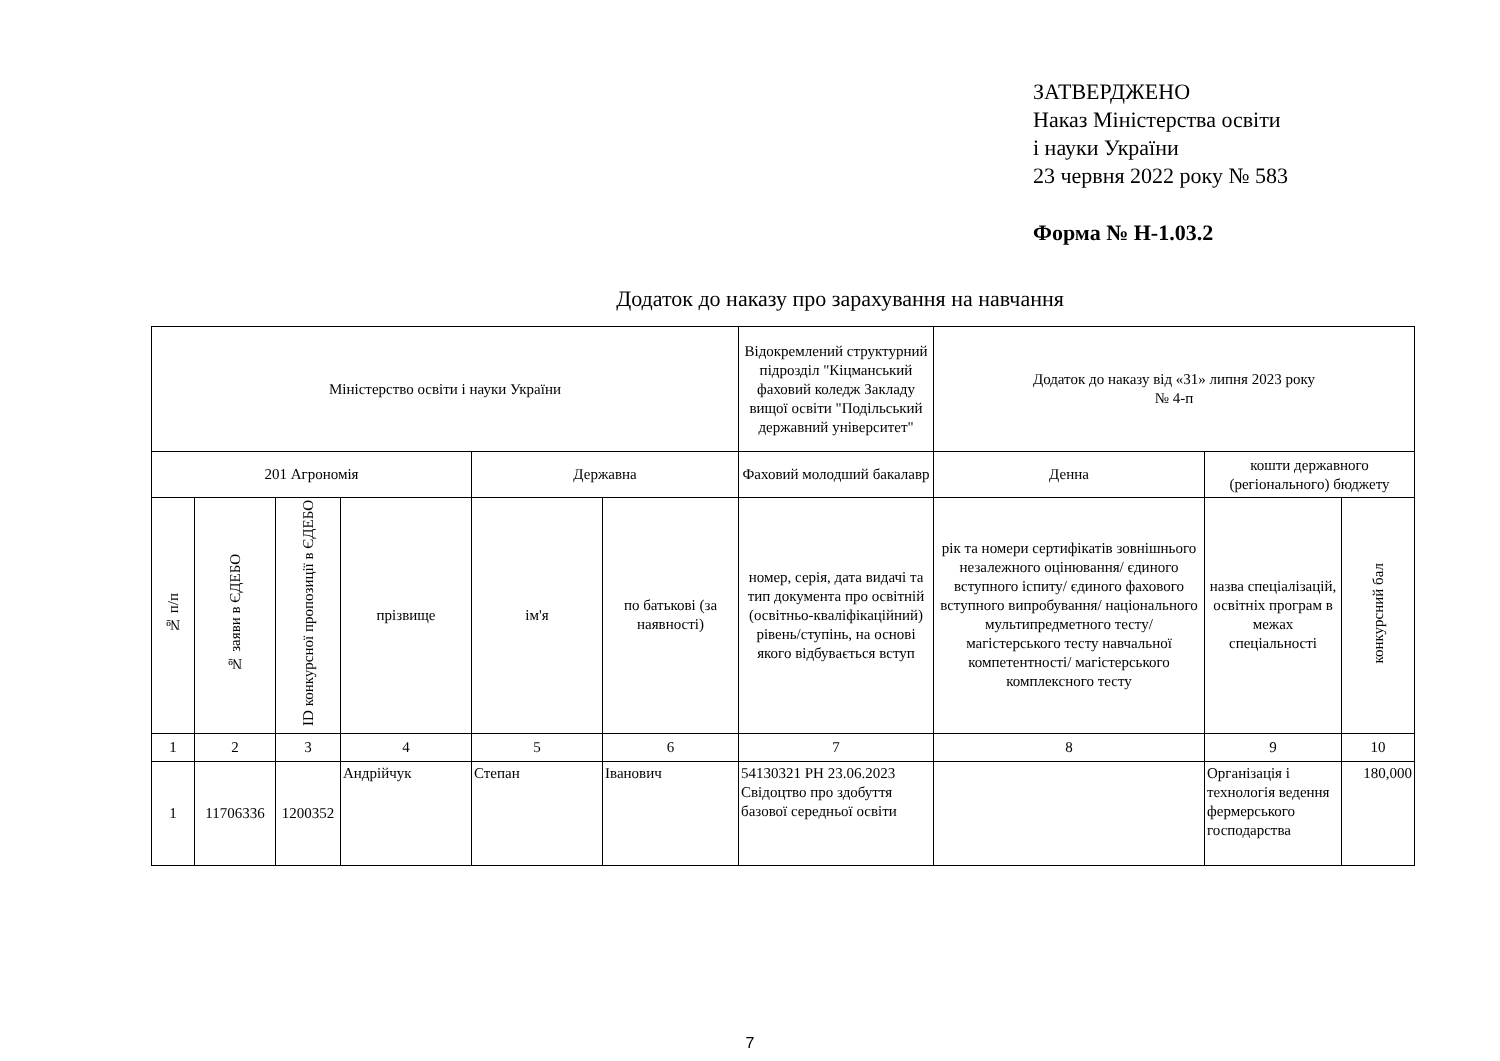ЗАТВЕРДЖЕНО
Наказ Міністерства освіти
і науки України
23 червня 2022 року № 583
Форма № Н-1.03.2
Додаток до наказу про зарахування на навчання
| Міністерство освіти і науки України | | | | | | Відокремлений структурний підрозділ "Кіцманський фаховий коледж Закладу вищої освіти "Подільський державний університет" | Додаток до наказу від «31» липня 2023 року № 4-п | | |
| 201 Агрономія | | | | Державна | | Фаховий молодший бакалавр | Денна | кошти державного (регіонального) бюджету | |
| № п/п | № заяви в ЄДЕБО | ID конкурсної пропозиції в ЄДЕБО | прізвище | ім'я | по батькові (за наявності) | номер, серія, дата видачі та тип документа про освітній (освітньо-кваліфікаційний) рівень/ступінь, на основі якого відбувається вступ | рік та номери сертифікатів зовнішнього незалежного оцінювання/ єдиного вступного іспиту/ єдиного фахового вступного випробування/ національного мультипредметного тесту/ магістерського тесту навчальної компетентності/ магістерського комплексного тесту | назва спеціалізацій, освітніх програм в межах спеціальності | конкурсний бал |
| 1 | 2 | 3 | 4 | 5 | 6 | 7 | 8 | 9 | 10 |
| 1 | 11706336 | 1200352 | Андрійчук | Степан | Іванович | 54130321 РН 23.06.2023 Свідоцтво про здобуття базової середньої освіти | | Організація і технологія ведення фермерського господарства | 180,000 |
7